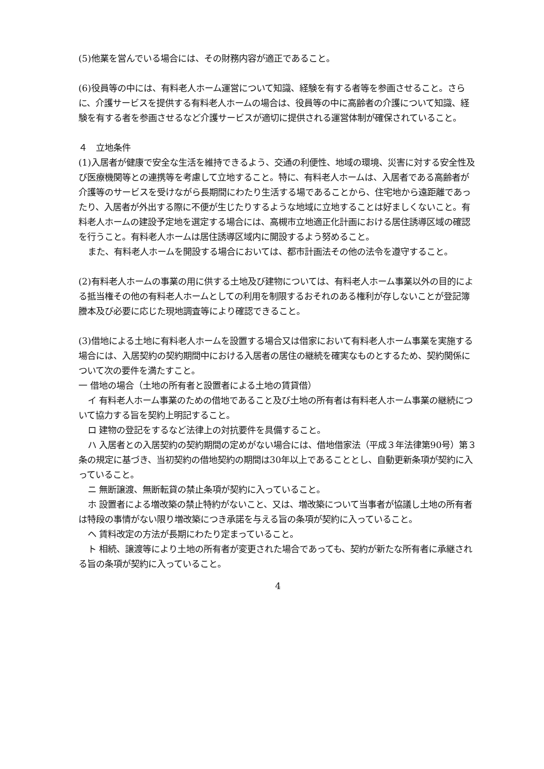(5)他業を営んでいる場合には、その財務内容が適正であること。
(6)役員等の中には、有料老人ホーム運営について知識、経験を有する者等を参画させること。さらに、介護サービスを提供する有料老人ホームの場合は、役員等の中に高齢者の介護について知識、経験を有する者を参画させるなど介護サービスが適切に提供される運営体制が確保されていること。
４　立地条件
(1)入居者が健康で安全な生活を維持できるよう、交通の利便性、地域の環境、災害に対する安全性及び医療機関等との連携等を考慮して立地すること。特に、有料老人ホームは、入居者である高齢者が介護等のサービスを受けながら長期間にわたり生活する場であることから、住宅地から遠距離であったり、入居者が外出する際に不便が生じたりするような地域に立地することは好ましくないこと。有料老人ホームの建設予定地を選定する場合には、高槻市立地適正化計画における居住誘導区域の確認を行うこと。有料老人ホームは居住誘導区域内に開設するよう努めること。
また、有料老人ホームを開設する場合においては、都市計画法その他の法令を遵守すること。
(2)有料老人ホームの事業の用に供する土地及び建物については、有料老人ホーム事業以外の目的による抵当権その他の有料老人ホームとしての利用を制限するおそれのある権利が存しないことが登記簿謄本及び必要に応じた現地調査等により確認できること。
(3)借地による土地に有料老人ホームを設置する場合又は借家において有料老人ホーム事業を実施する場合には、入居契約の契約期間中における入居者の居住の継続を確実なものとするため、契約関係について次の要件を満たすこと。
一 借地の場合（土地の所有者と設置者による土地の賃貸借）
イ 有料老人ホーム事業のための借地であること及び土地の所有者は有料老人ホーム事業の継続について協力する旨を契約上明記すること。
ロ 建物の登記をするなど法律上の対抗要件を具備すること。
ハ 入居者との入居契約の契約期間の定めがない場合には、借地借家法（平成３年法律第90号）第３条の規定に基づき、当初契約の借地契約の期間は30年以上であることとし、自動更新条項が契約に入っていること。
ニ 無断譲渡、無断転貸の禁止条項が契約に入っていること。
ホ 設置者による増改築の禁止特約がないこと、又は、増改築について当事者が協議し土地の所有者は特段の事情がない限り増改築につき承諾を与える旨の条項が契約に入っていること。
ヘ 賃料改定の方法が長期にわたり定まっていること。
ト 相続、譲渡等により土地の所有者が変更された場合であっても、契約が新たな所有者に承継される旨の条項が契約に入っていること。
4